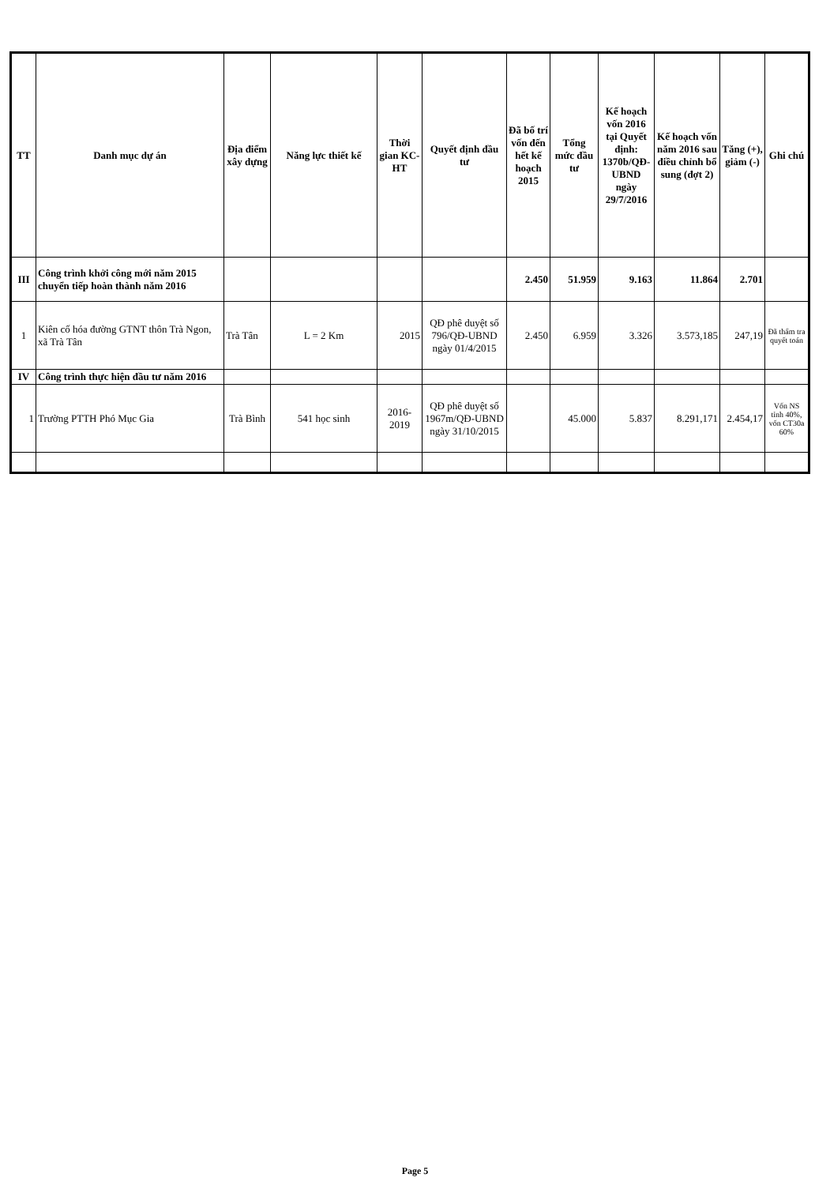| TT | Danh mục dự án | Địa điểm xây dựng | Năng lực thiết kế | Thời gian KC-HT | Quyết định đầu tư | Đã bố trí vốn đến hết kế hoạch 2015 | Tổng mức đầu tư | Kế hoạch vốn 2016 tại Quyết định: 1370b/QĐ-UBND ngày 29/7/2016 | Kế hoạch vốn năm 2016 sau điều chỉnh bổ sung (đợt 2) | Tăng (+), giảm (-) | Ghi chú |
| --- | --- | --- | --- | --- | --- | --- | --- | --- | --- | --- | --- |
| III | Công trình khởi công mới năm 2015 chuyển tiếp hoàn thành năm 2016 | | | | | 2.450 | 51.959 | 9.163 | 11.864 | 2.701 | |
| 1 | Kiên cố hóa đường GTNT thôn Trà Ngon, xã Trà Tân | Trà Tân | L = 2 Km | 2015 | QĐ phê duyệt số 796/QĐ-UBND ngày 01/4/2015 | 2.450 | 6.959 | 3.326 | 3.573,185 | 247,19 | Đã thẩm tra quyết toán |
| IV | Công trình thực hiện đầu tư năm 2016 | | | | | | | | | | |
| 1 | Trường PTTH Phó Mục Gia | Trà Bình | 541 học sinh | 2016-2019 | QĐ phê duyệt số 1967m/QĐ-UBND ngày 31/10/2015 | | 45.000 | 5.837 | 8.291,171 | 2.454,17 | Vốn NS tỉnh 40%, vốn CT30a 60% |
Page 5